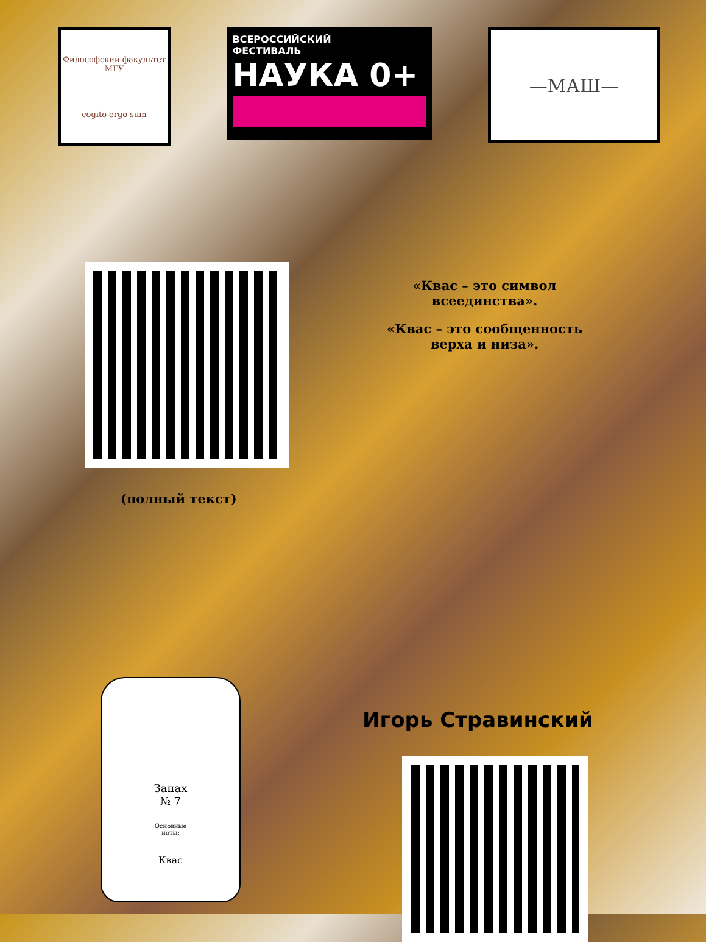Философский факультет МГУ
cogito ergo sum
ВСЕРОССИЙСКИЙ
ФЕСТИВАЛЬ
НАУКА 0+
—МАШ—
«Квас – это символ
всеединства».
«Квас – это сообщенность
верха и низа».
(полный текст)
Запах
№ 7
Основные
ноты:
Квас
Игорь Стравинский